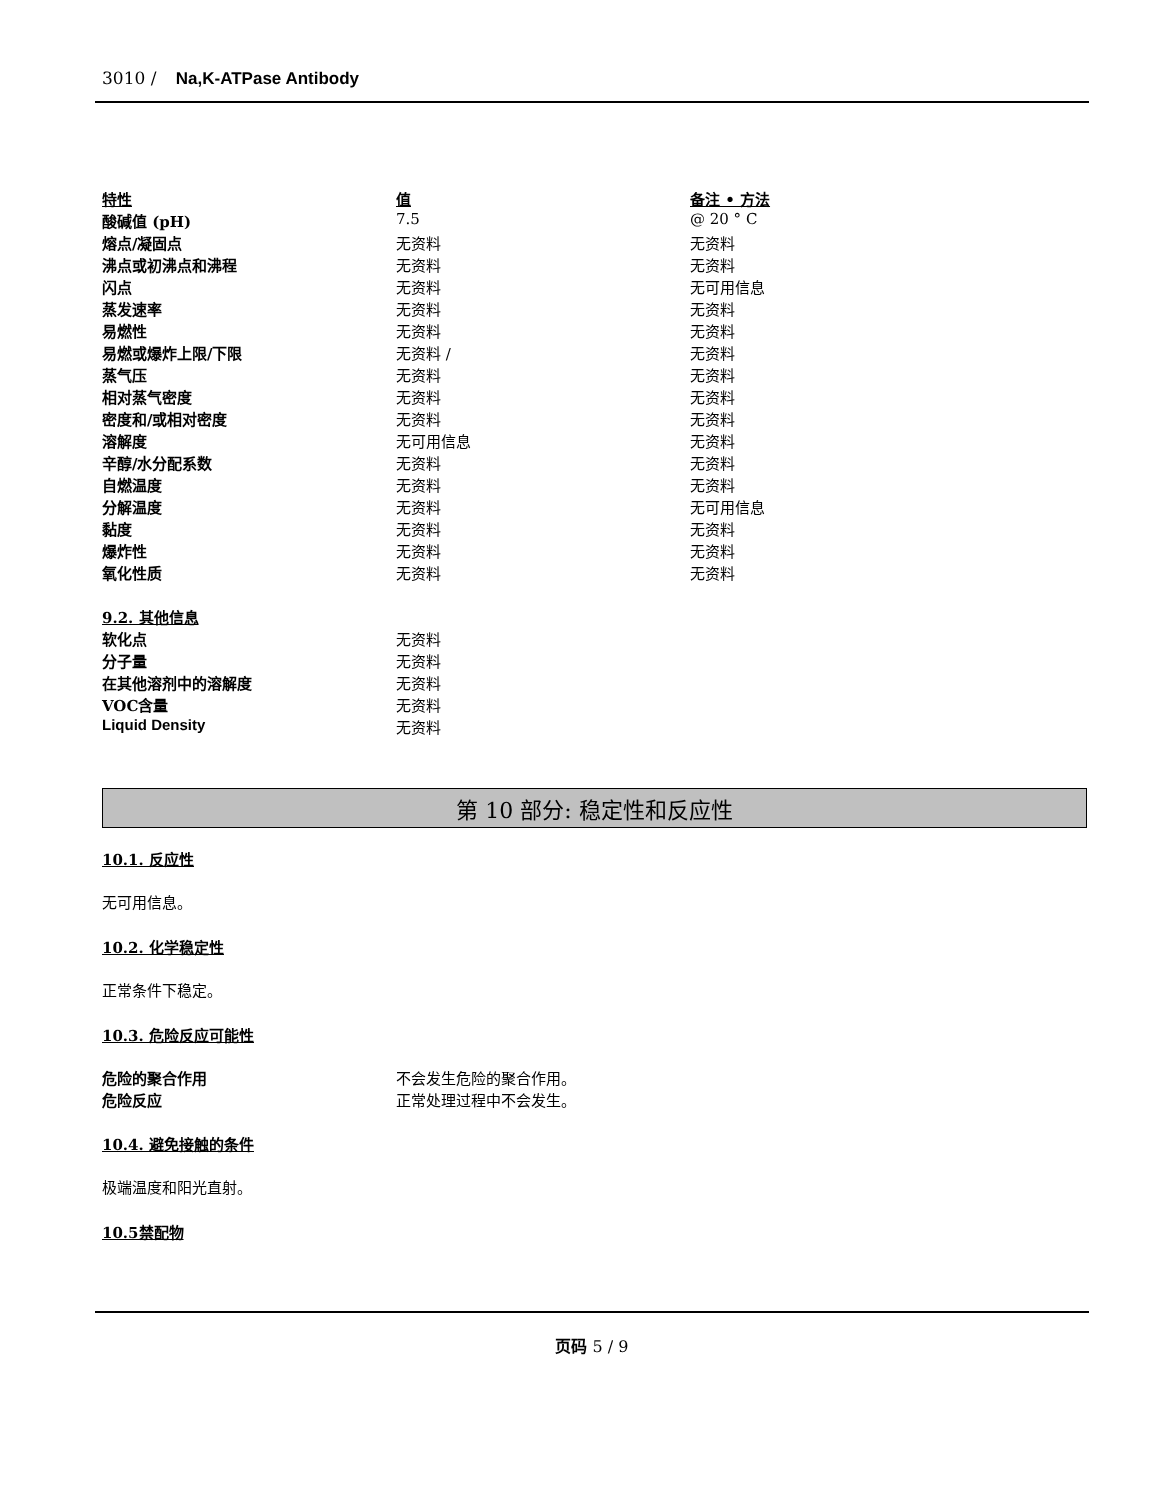3010 / Na,K-ATPase Antibody
| 特性 | 值 | 备注 • 方法 |
| 酸碱值 (pH) | 7.5 | @ 20 ° C |
| 熔点/凝固点 | 无资料 | 无资料 |
| 沸点或初沸点和沸程 | 无资料 | 无资料 |
| 闪点 | 无资料 | 无可用信息 |
| 蒸发速率 | 无资料 | 无资料 |
| 易燃性 | 无资料 | 无资料 |
| 易燃或爆炸上限/下限 | 无资料 / | 无资料 |
| 蒸气压 | 无资料 | 无资料 |
| 相对蒸气密度 | 无资料 | 无资料 |
| 密度和/或相对密度 | 无资料 | 无资料 |
| 溶解度 | 无可用信息 | 无资料 |
| 辛醇/水分配系数 | 无资料 | 无资料 |
| 自燃温度 | 无资料 | 无资料 |
| 分解温度 | 无资料 | 无可用信息 |
| 黏度 | 无资料 | 无资料 |
| 爆炸性 | 无资料 | 无资料 |
| 氧化性质 | 无资料 | 无资料 |
| 9.2. 其他信息 | |
| 软化点 | 无资料 |
| 分子量 | 无资料 |
| 在其他溶剂中的溶解度 | 无资料 |
| VOC含量 | 无资料 |
| Liquid Density | 无资料 |
第 10 部分: 稳定性和反应性
10.1. 反应性
无可用信息。
10.2. 化学稳定性
正常条件下稳定。
10.3. 危险反应可能性
| 危险的聚合作用 | 不会发生危险的聚合作用。 |
| 危险反应 | 正常处理过程中不会发生。 |
10.4. 避免接触的条件
极端温度和阳光直射。
10.5禁配物
页码 5 / 9